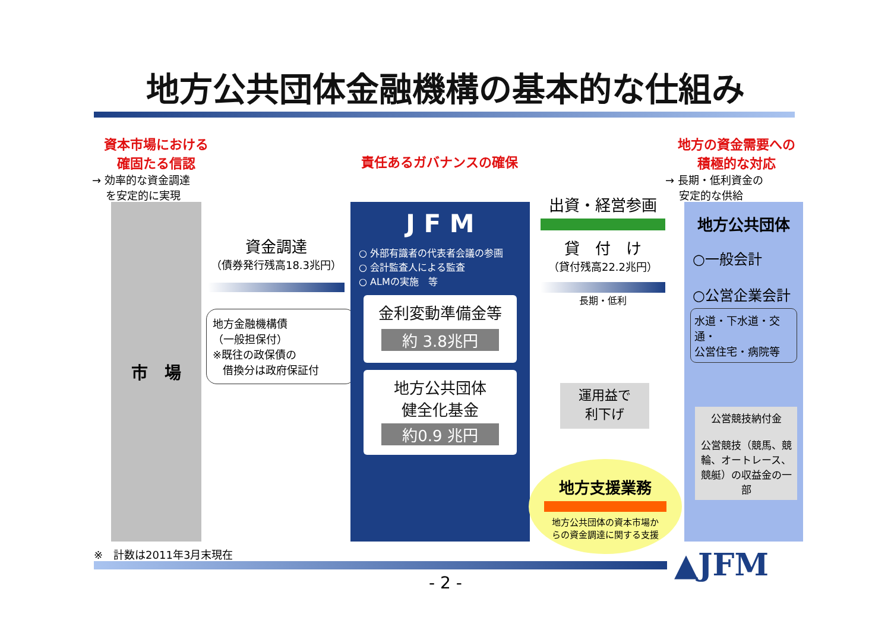地方公共団体金融機構の基本的な仕組み
資本市場における
確固たる信認
→ 効率的な資金調達
を安定的に実現
責任あるガバナンスの確保
地方の資金需要への
積極的な対応
→ 長期・低利資金の
安定的な供給
市　場
資金調達
（債券発行残高18.3兆円）
地方金融機構債
（一般担保付）
※既往の政保債の
借換分は政府保証付
J F M
○ 外部有識者の代表者会議の参画
○ 会計監査人による監査
○ ALMの実施　等
金利変動準備金等
約 3.8兆円
地方公共団体
健全化基金
約0.9 兆円
出資・経営参画
貸　付　け
（貸付残高22.2兆円）
長期・低利
運用益で
利下げ
地方支援業務
地方公共団体の資本市場か
らの資金調達に関する支援
地方公共団体
○一般会計
○公営企業会計
水道・下水道・交通・
公営住宅・病院等
公営競技納付金
公営競技（競馬、競輪、オートレース、競艇）の収益金の一部
※　計数は2011年3月末現在 ▲JFM
- 2 -